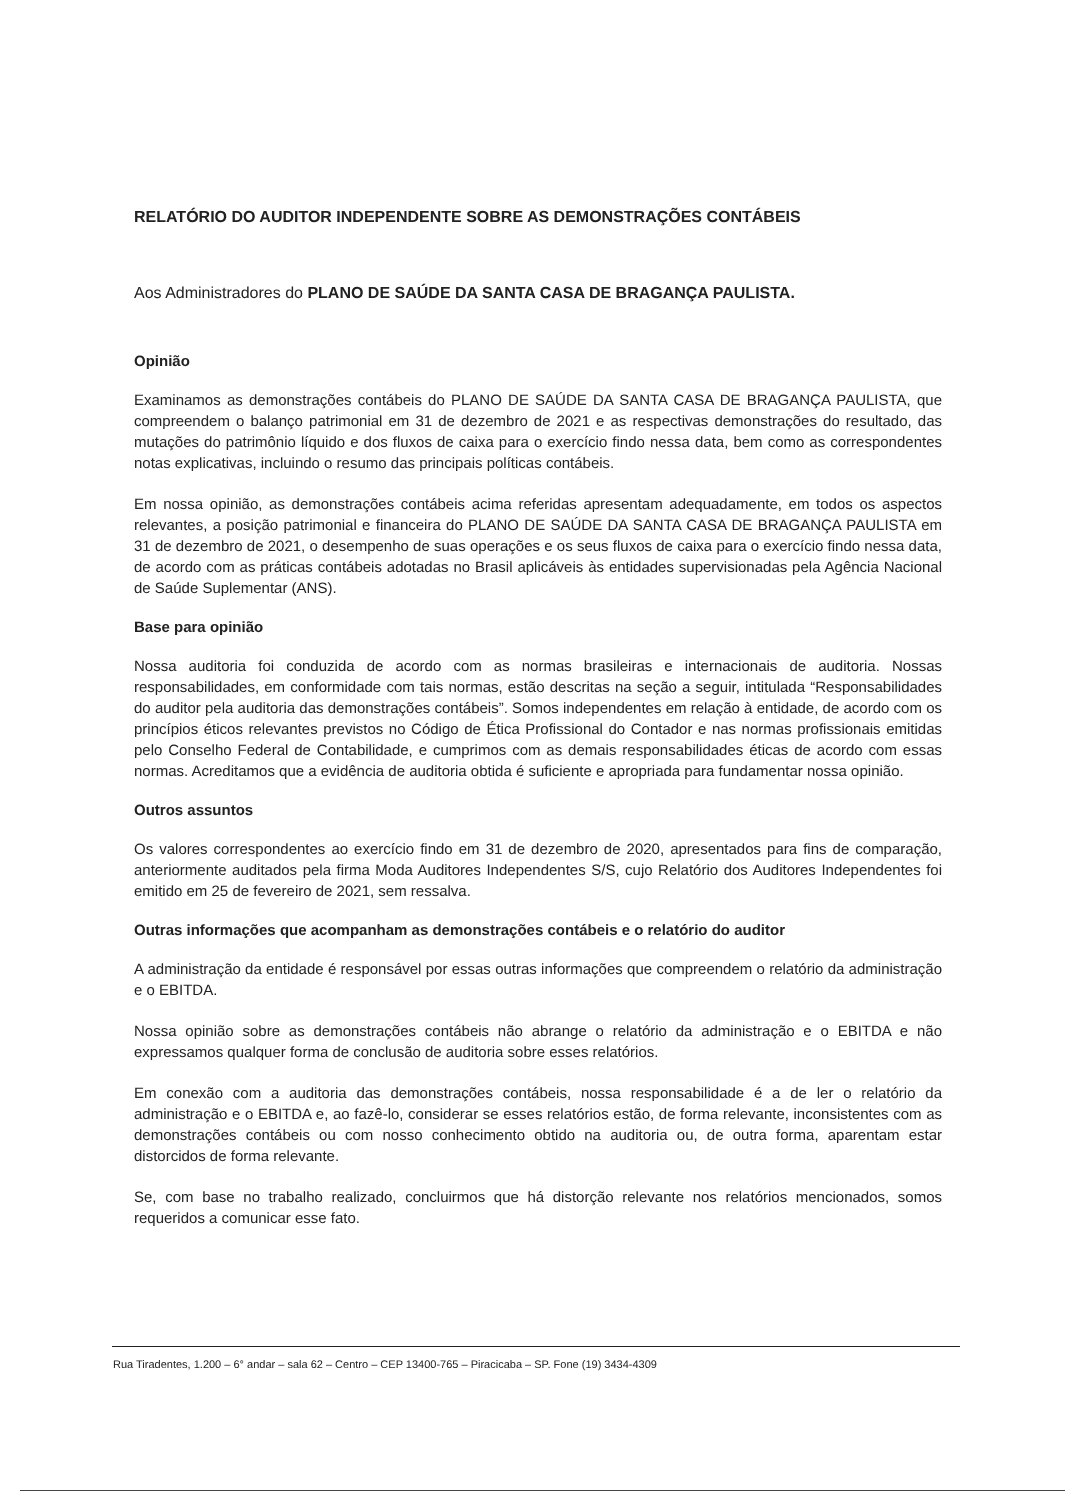RELATÓRIO DO AUDITOR INDEPENDENTE SOBRE AS DEMONSTRAÇÕES CONTÁBEIS
Aos Administradores do PLANO DE SAÚDE DA SANTA CASA DE BRAGANÇA PAULISTA.
Opinião
Examinamos as demonstrações contábeis do PLANO DE SAÚDE DA SANTA CASA DE BRAGANÇA PAULISTA, que compreendem o balanço patrimonial em 31 de dezembro de 2021 e as respectivas demonstrações do resultado, das mutações do patrimônio líquido e dos fluxos de caixa para o exercício findo nessa data, bem como as correspondentes notas explicativas, incluindo o resumo das principais políticas contábeis.
Em nossa opinião, as demonstrações contábeis acima referidas apresentam adequadamente, em todos os aspectos relevantes, a posição patrimonial e financeira do PLANO DE SAÚDE DA SANTA CASA DE BRAGANÇA PAULISTA em 31 de dezembro de 2021, o desempenho de suas operações e os seus fluxos de caixa para o exercício findo nessa data, de acordo com as práticas contábeis adotadas no Brasil aplicáveis às entidades supervisionadas pela Agência Nacional de Saúde Suplementar (ANS).
Base para opinião
Nossa auditoria foi conduzida de acordo com as normas brasileiras e internacionais de auditoria. Nossas responsabilidades, em conformidade com tais normas, estão descritas na seção a seguir, intitulada “Responsabilidades do auditor pela auditoria das demonstrações contábeis”. Somos independentes em relação à entidade, de acordo com os princípios éticos relevantes previstos no Código de Ética Profissional do Contador e nas normas profissionais emitidas pelo Conselho Federal de Contabilidade, e cumprimos com as demais responsabilidades éticas de acordo com essas normas. Acreditamos que a evidência de auditoria obtida é suficiente e apropriada para fundamentar nossa opinião.
Outros assuntos
Os valores correspondentes ao exercício findo em 31 de dezembro de 2020, apresentados para fins de comparação, anteriormente auditados pela firma Moda Auditores Independentes S/S, cujo Relatório dos Auditores Independentes foi emitido em 25 de fevereiro de 2021, sem ressalva.
Outras informações que acompanham as demonstrações contábeis e o relatório do auditor
A administração da entidade é responsável por essas outras informações que compreendem o relatório da administração e o EBITDA.
Nossa opinião sobre as demonstrações contábeis não abrange o relatório da administração e o EBITDA e não expressamos qualquer forma de conclusão de auditoria sobre esses relatórios.
Em conexão com a auditoria das demonstrações contábeis, nossa responsabilidade é a de ler o relatório da administração e o EBITDA e, ao fazê-lo, considerar se esses relatórios estão, de forma relevante, inconsistentes com as demonstrações contábeis ou com nosso conhecimento obtido na auditoria ou, de outra forma, aparentam estar distorcidos de forma relevante.
Se, com base no trabalho realizado, concluirmos que há distorção relevante nos relatórios mencionados, somos requeridos a comunicar esse fato.
Rua Tiradentes, 1.200 – 6° andar – sala 62 – Centro – CEP 13400-765 – Piracicaba – SP. Fone (19) 3434-4309